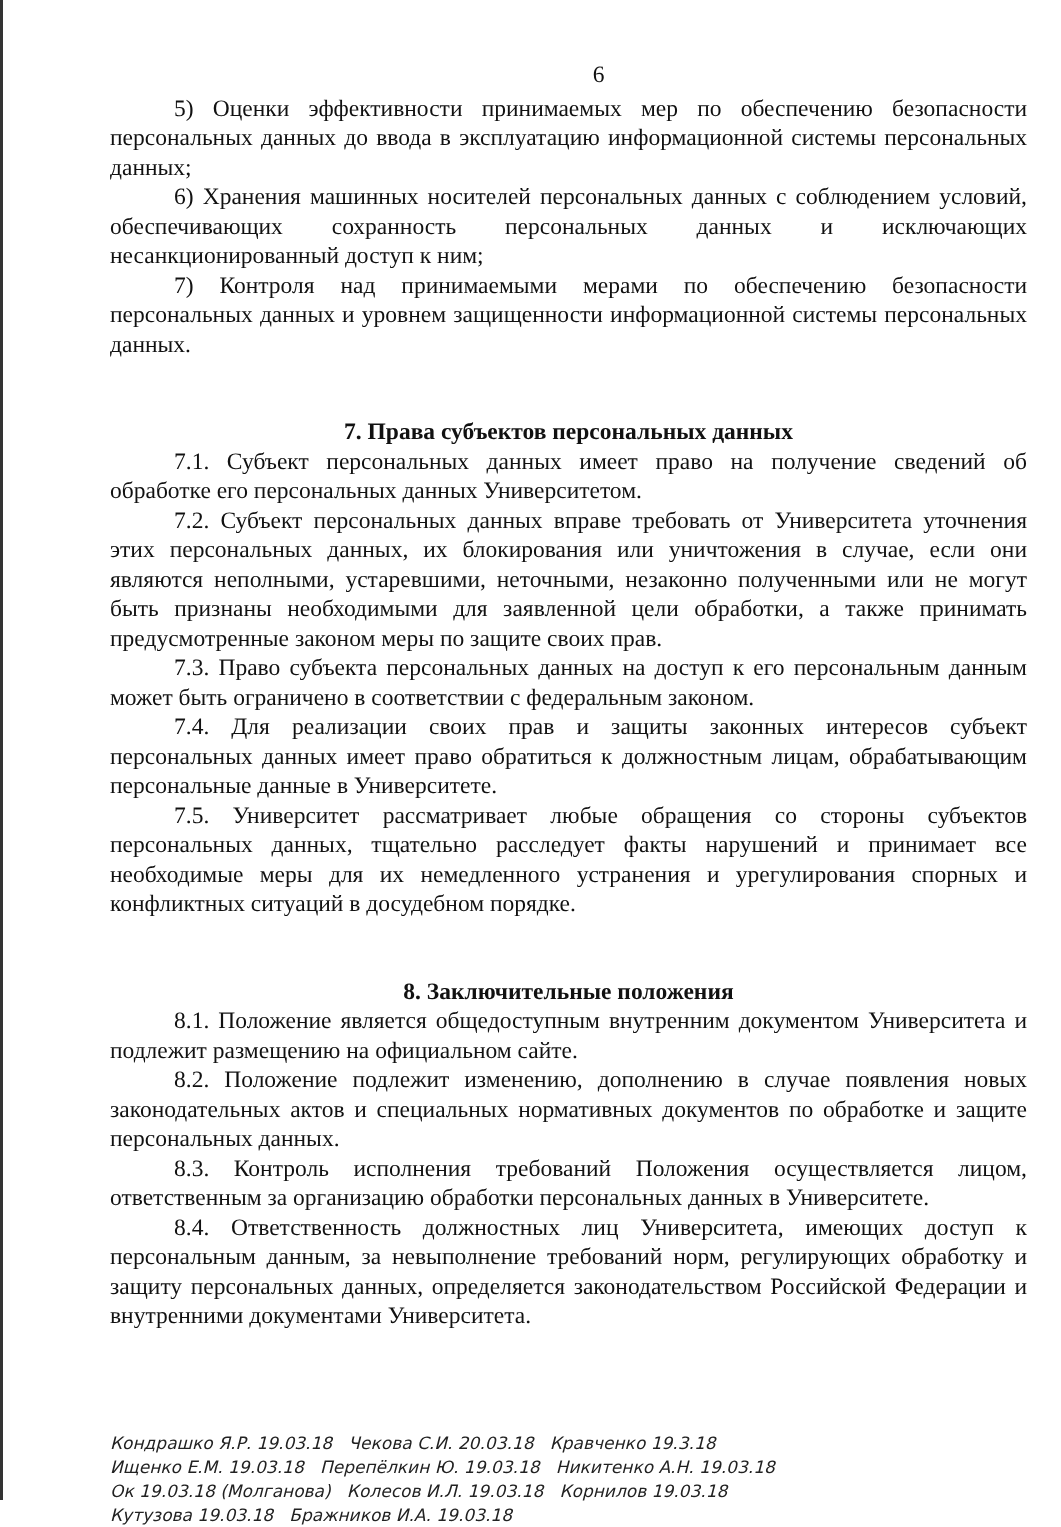6
5) Оценки эффективности принимаемых мер по обеспечению безопасности персональных данных до ввода в эксплуатацию информационной системы персональных данных;
6) Хранения машинных носителей персональных данных с соблюдением условий, обеспечивающих сохранность персональных данных и исключающих несанкционированный доступ к ним;
7) Контроля над принимаемыми мерами по обеспечению безопасности персональных данных и уровнем защищенности информационной системы персональных данных.
7. Права субъектов персональных данных
7.1. Субъект персональных данных имеет право на получение сведений об обработке его персональных данных Университетом.
7.2. Субъект персональных данных вправе требовать от Университета уточнения этих персональных данных, их блокирования или уничтожения в случае, если они являются неполными, устаревшими, неточными, незаконно полученными или не могут быть признаны необходимыми для заявленной цели обработки, а также принимать предусмотренные законом меры по защите своих прав.
7.3. Право субъекта персональных данных на доступ к его персональным данным может быть ограничено в соответствии с федеральным законом.
7.4. Для реализации своих прав и защиты законных интересов субъект персональных данных имеет право обратиться к должностным лицам, обрабатывающим персональные данные в Университете.
7.5. Университет рассматривает любые обращения со стороны субъектов персональных данных, тщательно расследует факты нарушений и принимает все необходимые меры для их немедленного устранения и урегулирования спорных и конфликтных ситуаций в досудебном порядке.
8. Заключительные положения
8.1. Положение является общедоступным внутренним документом Университета и подлежит размещению на официальном сайте.
8.2. Положение подлежит изменению, дополнению в случае появления новых законодательных актов и специальных нормативных документов по обработке и защите персональных данных.
8.3. Контроль исполнения требований Положения осуществляется лицом, ответственным за организацию обработки персональных данных в Университете.
8.4. Ответственность должностных лиц Университета, имеющих доступ к персональным данным, за невыполнение требований норм, регулирующих обработку и защиту персональных данных, определяется законодательством Российской Федерации и внутренними документами Университета.
Кондрашко Я.Р. 19.03.18 Чекова С.И. 20.03.18 Кравченко 19.3.18
Ищенко Е.М. 19.03.18 Перепёлкин Ю. 19.03.18 Никитенко А.Н. 19.03.18
Ок 19.03.18 (Молганова) Колесов И.Л. 19.03.18 Корнилов 19.03.18
Кутузова 19.03.18 Бражников И.А. 19.03.18